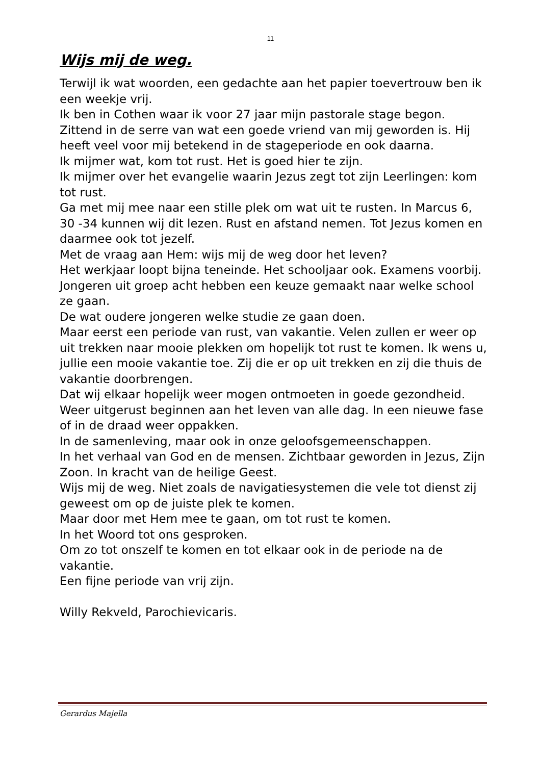11
Wijs mij de weg.
Terwijl ik wat woorden, een gedachte aan het papier toevertrouw ben ik een weekje vrij.
Ik ben in Cothen waar ik voor 27 jaar mijn pastorale stage begon. Zittend in de serre van wat een goede vriend van mij geworden is. Hij heeft veel voor mij betekend in de stageperiode en ook daarna.
Ik mijmer wat, kom tot rust. Het is goed hier te zijn.
Ik mijmer over het evangelie waarin Jezus zegt tot zijn Leerlingen: kom tot rust.
Ga met mij mee naar een stille plek om wat uit te rusten. In Marcus 6, 30 -34 kunnen wij dit lezen. Rust en afstand nemen. Tot Jezus komen en daarmee ook tot jezelf.
Met de vraag aan Hem: wijs mij de weg door het leven?
Het werkjaar loopt bijna teneinde. Het schooljaar ook. Examens voorbij.
Jongeren uit groep acht hebben een keuze gemaakt naar welke school ze gaan.
De wat oudere jongeren welke studie ze gaan doen.
Maar eerst een periode van rust, van vakantie. Velen zullen er weer op uit trekken naar mooie plekken om hopelijk tot rust te komen. Ik wens u, jullie een mooie vakantie toe. Zij die er op uit trekken en zij die thuis de vakantie doorbrengen.
Dat wij elkaar hopelijk weer mogen ontmoeten in goede gezondheid. Weer uitgerust beginnen aan het leven van alle dag. In een nieuwe fase of in de draad weer oppakken.
In de samenleving, maar ook in onze geloofsgemeenschappen.
In het verhaal van God en de mensen. Zichtbaar geworden in Jezus, Zijn Zoon. In kracht van de heilige Geest.
Wijs mij de weg. Niet zoals de navigatiesystemen die vele tot dienst zij geweest om op de juiste plek te komen.
Maar door met Hem mee te gaan, om tot rust te komen.
In het Woord tot ons gesproken.
Om zo tot onszelf te komen en tot elkaar ook in de periode na de vakantie.
Een fijne periode van vrij zijn.
Willy Rekveld, Parochievicaris.
Gerardus Majella